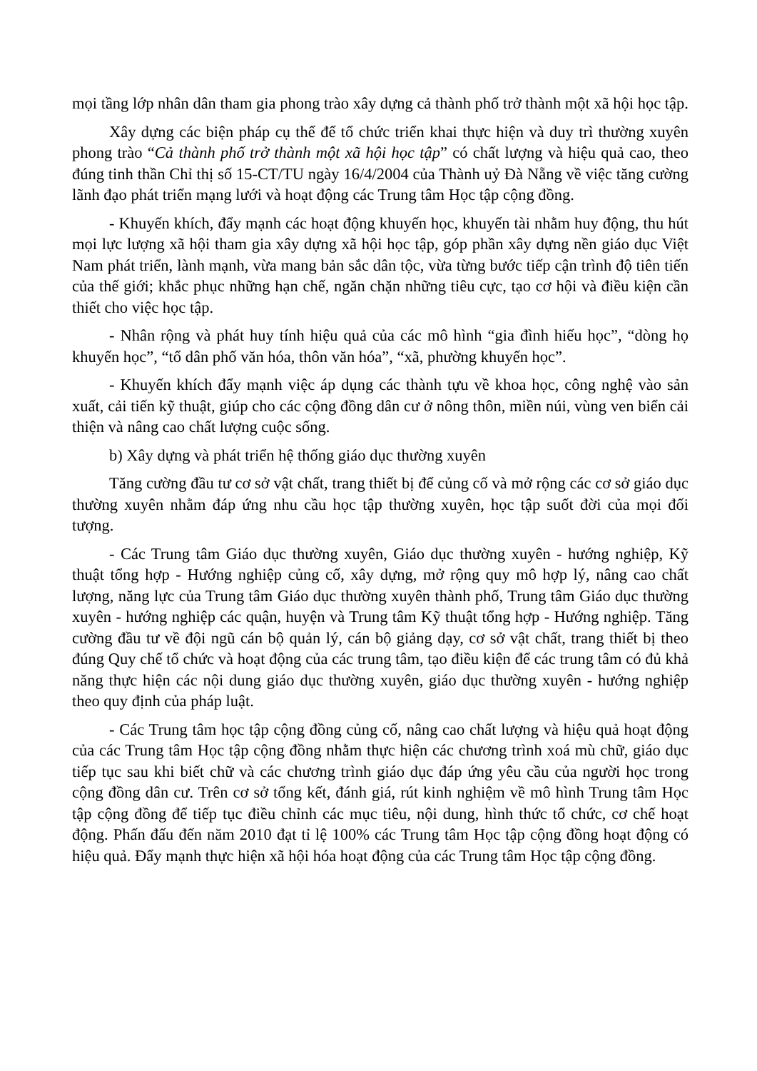mọi tầng lớp nhân dân tham gia phong trào xây dựng cả thành phố trở thành một xã hội học tập.
Xây dựng các biện pháp cụ thể để tổ chức triển khai thực hiện và duy trì thường xuyên phong trào “Cả thành phố trở thành một xã hội học tập” có chất lượng và hiệu quả cao, theo đúng tinh thần Chỉ thị số 15-CT/TU ngày 16/4/2004 của Thành uỷ Đà Nẵng về việc tăng cường lãnh đạo phát triển mạng lưới và hoạt động các Trung tâm Học tập cộng đồng.
- Khuyến khích, đẩy mạnh các hoạt động khuyến học, khuyến tài nhằm huy động, thu hút mọi lực lượng xã hội tham gia xây dựng xã hội học tập, góp phần xây dựng nền giáo dục Việt Nam phát triển, lành mạnh, vừa mang bản sắc dân tộc, vừa từng bước tiếp cận trình độ tiên tiến của thế giới; khắc phục những hạn chế, ngăn chặn những tiêu cực, tạo cơ hội và điều kiện cần thiết cho việc học tập.
- Nhân rộng và phát huy tính hiệu quả của các mô hình “gia đình hiếu học”, “dòng họ khuyến học”, “tổ dân phố văn hóa, thôn văn hóa”, “xã, phường khuyến học”.
- Khuyến khích đẩy mạnh việc áp dụng các thành tựu về khoa học, công nghệ vào sản xuất, cải tiến kỹ thuật, giúp cho các cộng đồng dân cư ở nông thôn, miền núi, vùng ven biển cải thiện và nâng cao chất lượng cuộc sống.
b) Xây dựng và phát triển hệ thống giáo dục thường xuyên
Tăng cường đầu tư cơ sở vật chất, trang thiết bị để củng cố và mở rộng các cơ sở giáo dục thường xuyên nhằm đáp ứng nhu cầu học tập thường xuyên, học tập suốt đời của mọi đối tượng.
- Các Trung tâm Giáo dục thường xuyên, Giáo dục thường xuyên - hướng nghiệp, Kỹ thuật tổng hợp - Hướng nghiệp củng cố, xây dựng, mở rộng quy mô hợp lý, nâng cao chất lượng, năng lực của Trung tâm Giáo dục thường xuyên thành phố, Trung tâm Giáo dục thường xuyên - hướng nghiệp các quận, huyện và Trung tâm Kỹ thuật tổng hợp - Hướng nghiệp. Tăng cường đầu tư về đội ngũ cán bộ quản lý, cán bộ giảng dạy, cơ sở vật chất, trang thiết bị theo đúng Quy chế tổ chức và hoạt động của các trung tâm, tạo điều kiện để các trung tâm có đủ khả năng thực hiện các nội dung giáo dục thường xuyên, giáo dục thường xuyên - hướng nghiệp theo quy định của pháp luật.
- Các Trung tâm học tập cộng đồng củng cố, nâng cao chất lượng và hiệu quả hoạt động của các Trung tâm Học tập cộng đồng nhằm thực hiện các chương trình xoá mù chữ, giáo dục tiếp tục sau khi biết chữ và các chương trình giáo dục đáp ứng yêu cầu của người học trong cộng đồng dân cư. Trên cơ sở tổng kết, đánh giá, rút kinh nghiệm về mô hình Trung tâm Học tập cộng đồng để tiếp tục điều chỉnh các mục tiêu, nội dung, hình thức tổ chức, cơ chế hoạt động. Phấn đấu đến năm 2010 đạt tỉ lệ 100% các Trung tâm Học tập cộng đồng hoạt động có hiệu quả. Đẩy mạnh thực hiện xã hội hóa hoạt động của các Trung tâm Học tập cộng đồng.